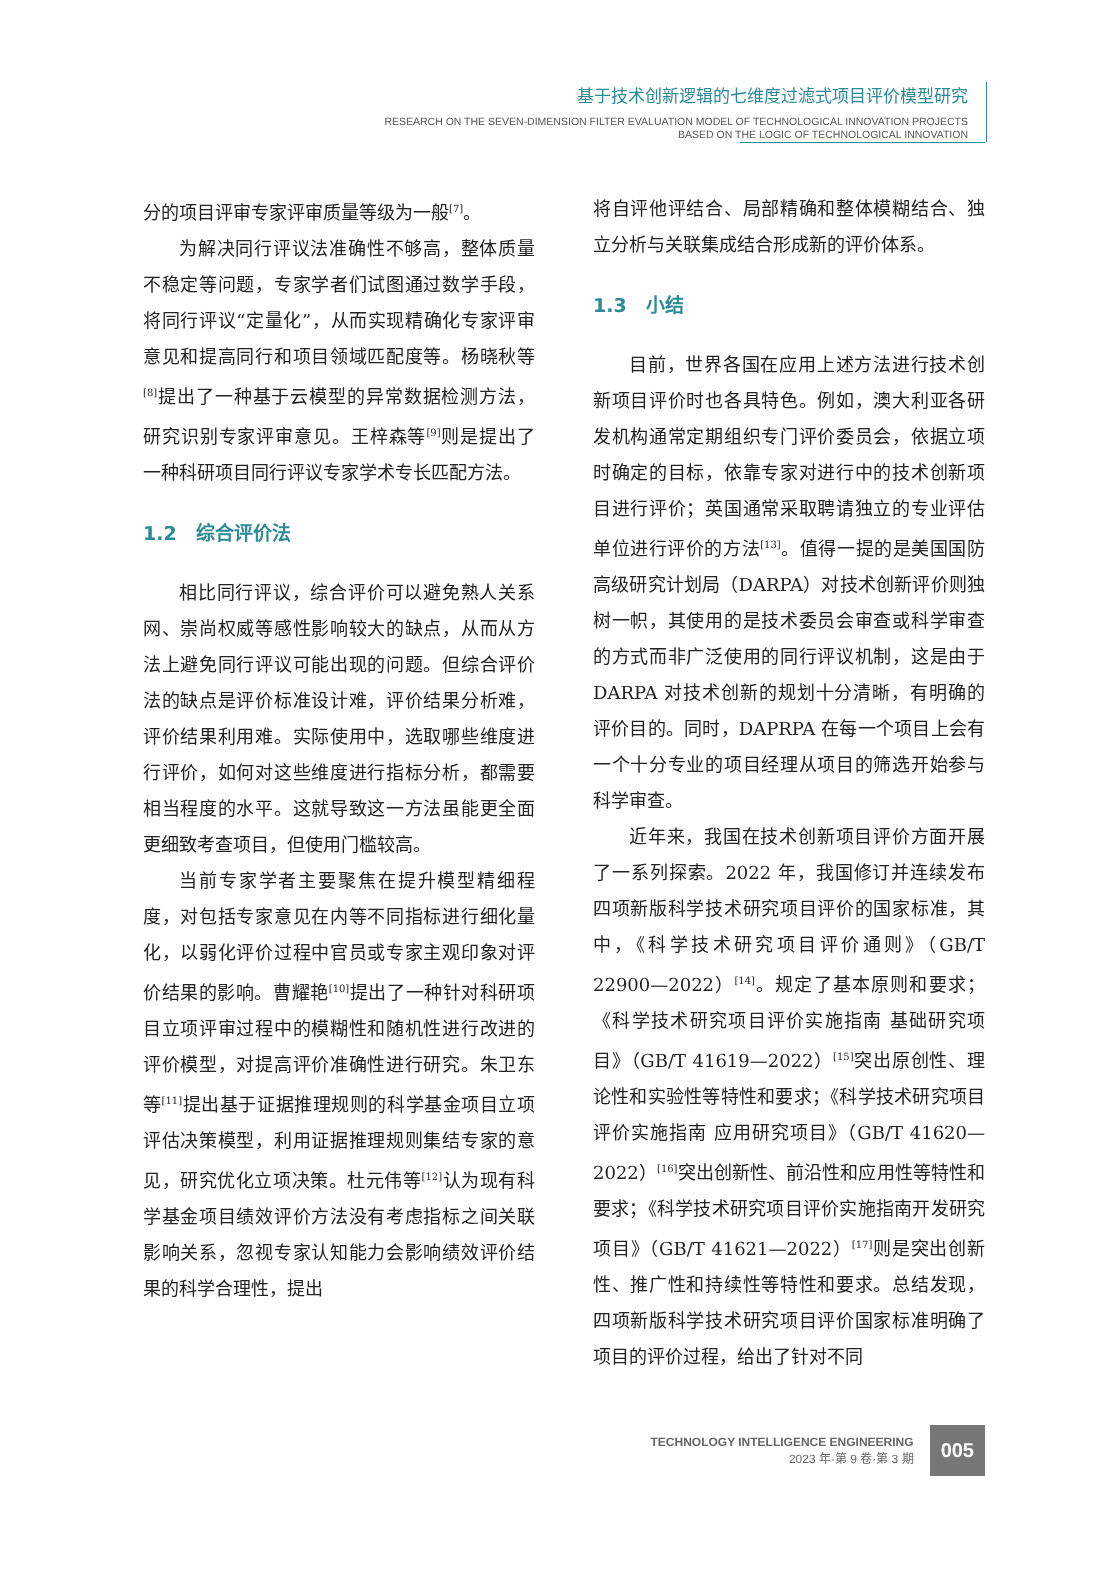基于技术创新逻辑的七维度过滤式项目评价模型研究
RESEARCH ON THE SEVEN-DIMENSION FILTER EVALUATION MODEL OF TECHNOLOGICAL INNOVATION PROJECTS
BASED ON THE LOGIC OF TECHNOLOGICAL INNOVATION
分的项目评审专家评审质量等级为一般<sup>[7]</sup>。
为解决同行评议法准确性不够高，整体质量不稳定等问题，专家学者们试图通过数学手段，将同行评议“定量化”，从而实现精确化专家评审意见和提高同行和项目领域匹配度等。杨晓秋等<sup>[8]</sup>提出了一种基于云模型的异常数据检测方法，研究识别专家评审意见。王梓森等<sup>[9]</sup>则是提出了一种科研项目同行评议专家学术专长匹配方法。
1.2　综合评价法
相比同行评议，综合评价可以避免熟人关系网、崇尚权威等感性影响较大的缺点，从而从方法上避免同行评议可能出现的问题。但综合评价法的缺点是评价标准设计难，评价结果分析难，评价结果利用难。实际使用中，选取哪些维度进行评价，如何对这些维度进行指标分析，都需要相当程度的水平。这就导致这一方法虽能更全面更细致考查项目，但使用门槛较高。
当前专家学者主要聚焦在提升模型精细程度，对包括专家意见在内等不同指标进行细化量化，以弱化评价过程中官员或专家主观印象对评价结果的影响。曹耀艳<sup>[10]</sup>提出了一种针对科研项目立项评审过程中的模糊性和随机性进行改进的评价模型，对提高评价准确性进行研究。朱卫东等<sup>[11]</sup>提出基于证据推理规则的科学基金项目立项评估决策模型，利用证据推理规则集结专家的意见，研究优化立项决策。杜元伟等<sup>[12]</sup>认为现有科学基金项目绩效评价方法没有考虑指标之间关联影响关系，忽视专家认知能力会影响绩效评价结果的科学合理性，提出
将自评他评结合、局部精确和整体模糊结合、独立分析与关联集成结合形成新的评价体系。
1.3　小结
目前，世界各国在应用上述方法进行技术创新项目评价时也各具特色。例如，澳大利亚各研发机构通常定期组织专门评价委员会，依据立项时确定的目标，依靠专家对进行中的技术创新项目进行评价；英国通常采取聘请独立的专业评估单位进行评价的方法<sup>[13]</sup>。值得一提的是美国国防高级研究计划局（DARPA）对技术创新评价则独树一帜，其使用的是技术委员会审查或科学审查的方式而非广泛使用的同行评议机制，这是由于 DARPA 对技术创新的规划十分清晰，有明确的评价目的。同时，DAPRPA 在每一个项目上会有一个十分专业的项目经理从项目的筛选开始参与科学审查。
近年来，我国在技术创新项目评价方面开展了一系列探索。2022 年，我国修订并连续发布四项新版科学技术研究项目评价的国家标准，其中，《科学技术研究项目评价通则》（GB/T 22900—2022）<sup>[14]</sup>。规定了基本原则和要求；《科学技术研究项目评价实施指南 基础研究项目》（GB/T 41619—2022）<sup>[15]</sup>突出原创性、理论性和实验性等特性和要求；《科学技术研究项目评价实施指南 应用研究项目》（GB/T 41620—2022）<sup>[16]</sup>突出创新性、前沿性和应用性等特性和要求；《科学技术研究项目评价实施指南开发研究项目》（GB/T 41621—2022）<sup>[17]</sup>则是突出创新性、推广性和持续性等特性和要求。总结发现，四项新版科学技术研究项目评价国家标准明确了项目的评价过程，给出了针对不同
TECHNOLOGY INTELLIGENCE ENGINEERING
2023 年·第 9 卷·第 3 期
005